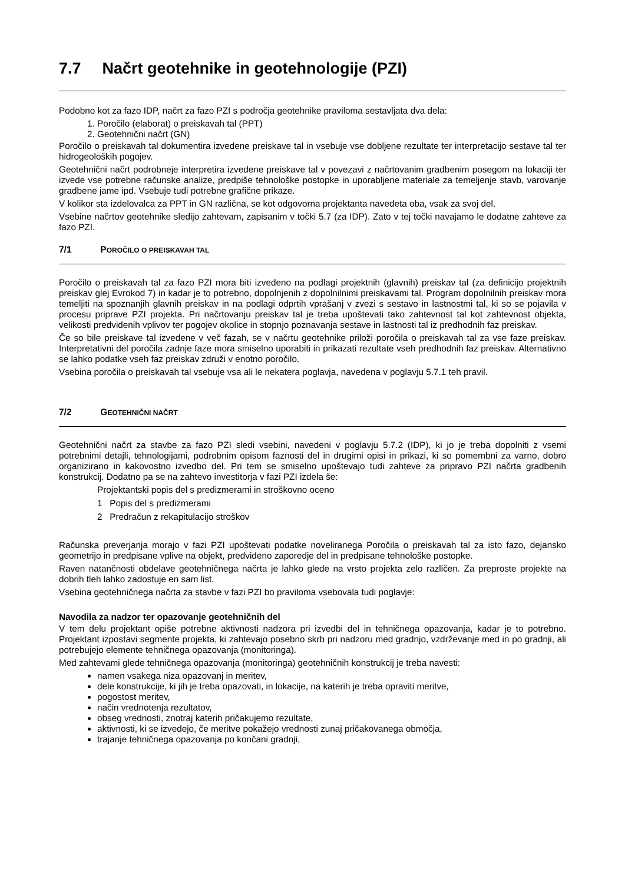7.7 Načrt geotehnike in geotehnologije (PZI)
Podobno kot za fazo IDP, načrt za fazo PZI s področja geotehnike praviloma sestavljata dva dela:
1. Poročilo (elaborat) o preiskavah tal (PPT)
2. Geotehnični načrt (GN)
Poročilo o preiskavah tal dokumentira izvedene preiskave tal in vsebuje vse dobljene rezultate ter interpretacijo sestave tal ter hidrogeoloških pogojev.
Geotehnični načrt podrobneje interpretira izvedene preiskave tal v povezavi z načrtovanim gradbenim posegom na lokaciji ter izvede vse potrebne računske analize, predpiše tehnološke postopke in uporabljene materiale za temeljenje stavb, varovanje gradbene jame ipd. Vsebuje tudi potrebne grafične prikaze.
V kolikor sta izdelovalca za PPT in GN različna, se kot odgovorna projektanta navedeta oba, vsak za svoj del.
Vsebine načrtov geotehnike sledijo zahtevam, zapisanim v točki 5.7 (za IDP). Zato v tej točki navajamo le dodatne zahteve za fazo PZI.
7/1 POROČILO O PREISKAVAH TAL
Poročilo o preiskavah tal za fazo PZI mora biti izvedeno na podlagi projektnih (glavnih) preiskav tal (za definicijo projektnih preiskav glej Evrokod 7) in kadar je to potrebno, dopolnjenih z dopolnilnimi preiskavami tal. Program dopolnilnih preiskav mora temeljiti na spoznanjih glavnih preiskav in na podlagi odprtih vprašanj v zvezi s sestavo in lastnostmi tal, ki so se pojavila v procesu priprave PZI projekta. Pri načrtovanju preiskav tal je treba upoštevati tako zahtevnost tal kot zahtevnost objekta, velikosti predvidenih vplivov ter pogojev okolice in stopnjo poznavanja sestave in lastnosti tal iz predhodnih faz preiskav.
Če so bile preiskave tal izvedene v več fazah, se v načrtu geotehnike priloži poročila o preiskavah tal za vse faze preiskav. Interpretativni del poročila zadnje faze mora smiselno uporabiti in prikazati rezultate vseh predhodnih faz preiskav. Alternativno se lahko podatke vseh faz preiskav združi v enotno poročilo.
Vsebina poročila o preiskavah tal vsebuje vsa ali le nekatera poglavja, navedena v poglavju 5.7.1 teh pravil.
7/2 GEOTEHNIČNI NAČRT
Geotehnični načrt za stavbe za fazo PZI sledi vsebini, navedeni v poglavju 5.7.2 (IDP), ki jo je treba dopolniti z vsemi potrebnimi detajli, tehnologijami, podrobnim opisom faznosti del in drugimi opisi in prikazi, ki so pomembni za varno, dobro organizirano in kakovostno izvedbo del. Pri tem se smiselno upoštevajo tudi zahteve za pripravo PZI načrta gradbenih konstrukcij. Dodatno pa se na zahtevo investitorja v fazi PZI izdela še:
Projektantski popis del s predizmerami in stroškovno oceno
1 Popis del s predizmerami
2 Predračun z rekapitulacijo stroškov
Računska preverjanja morajo v fazi PZI upoštevati podatke noveliranega Poročila o preiskavah tal za isto fazo, dejansko geometrijo in predpisane vplive na objekt, predvideno zaporedje del in predpisane tehnološke postopke.
Raven natančnosti obdelave geotehničnega načrta je lahko glede na vrsto projekta zelo različen. Za preproste projekte na dobrih tleh lahko zadostuje en sam list.
Vsebina geotehničnega načrta za stavbe v fazi PZI bo praviloma vsebovala tudi poglavje:
Navodila za nadzor ter opazovanje geotehničnih del
V tem delu projektant opiše potrebne aktivnosti nadzora pri izvedbi del in tehničnega opazovanja, kadar je to potrebno. Projektant izpostavi segmente projekta, ki zahtevajo posebno skrb pri nadzoru med gradnjo, vzdrževanje med in po gradnji, ali potrebujejo elemente tehničnega opazovanja (monitoringa).
Med zahtevami glede tehničnega opazovanja (monitoringa) geotehničnih konstrukcij je treba navesti:
namen vsakega niza opazovanj in meritev,
dele konstrukcije, ki jih je treba opazovati, in lokacije, na katerih je treba opraviti meritve,
pogostost meritev,
način vrednotenja rezultatov,
obseg vrednosti, znotraj katerih pričakujemo rezultate,
aktivnosti, ki se izvedejo, če meritve pokažejo vrednosti zunaj pričakovanega območja,
trajanje tehničnega opazovanja po končani gradnji,